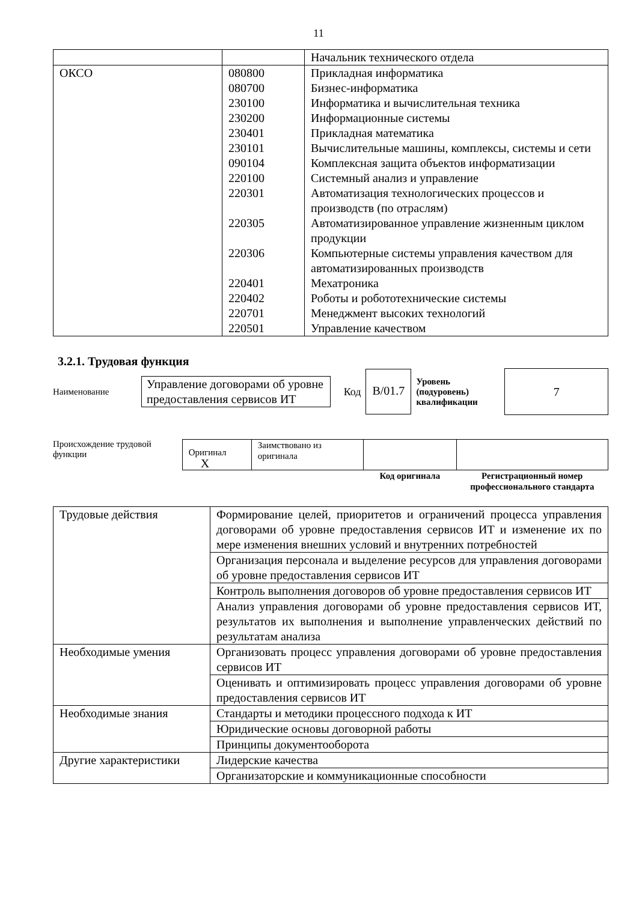11
| | | Начальник технического отдела |
| ОКСО | 080800 080700 230100 230200 230401 230101 090104 220100 220301 220305 220306 220401 220402 220701 220501 | Прикладная информатика Бизнес-информатика Информатика и вычислительная техника Информационные системы Прикладная математика Вычислительные машины, комплексы, системы и сети Комплексная защита объектов информатизации Системный анализ и управление Автоматизация технологических процессов и производств (по отраслям) Автоматизированное управление жизненным циклом продукции Компьютерные системы управления качеством для автоматизированных производств Мехатроника Роботы и робототехнические системы Менеджмент высоких технологий Управление качеством |
3.2.1. Трудовая функция
Наименование
Управление договорами об уровне предоставления сервисов ИТ
Код
В/01.7
Уровень (подуровень) квалификации
7
Происхождение трудовой функции
| Оригинал X | Заимствовано из оригинала | | |
| | | Код оригинала | Регистрационный номер профессионального стандарта |
| Трудовые действия | Формирование целей, приоритетов и ограничений процесса управления договорами об уровне предоставления сервисов ИТ и изменение их по мере изменения внешних условий и внутренних потребностей |
| | Организация персонала и выделение ресурсов для управления договорами об уровне предоставления сервисов ИТ |
| | Контроль выполнения договоров об уровне предоставления сервисов ИТ |
| | Анализ управления договорами об уровне предоставления сервисов ИТ, результатов их выполнения и выполнение управленческих действий по результатам анализа |
| Необходимые умения | Организовать процесс управления договорами об уровне предоставления сервисов ИТ |
| | Оценивать и оптимизировать процесс управления договорами об уровне предоставления сервисов ИТ |
| Необходимые знания | Стандарты и методики процессного подхода к ИТ |
| | Юридические основы договорной работы |
| | Принципы документооборота |
| Другие характеристики | Лидерские качества |
| | Организаторские и коммуникационные способности |